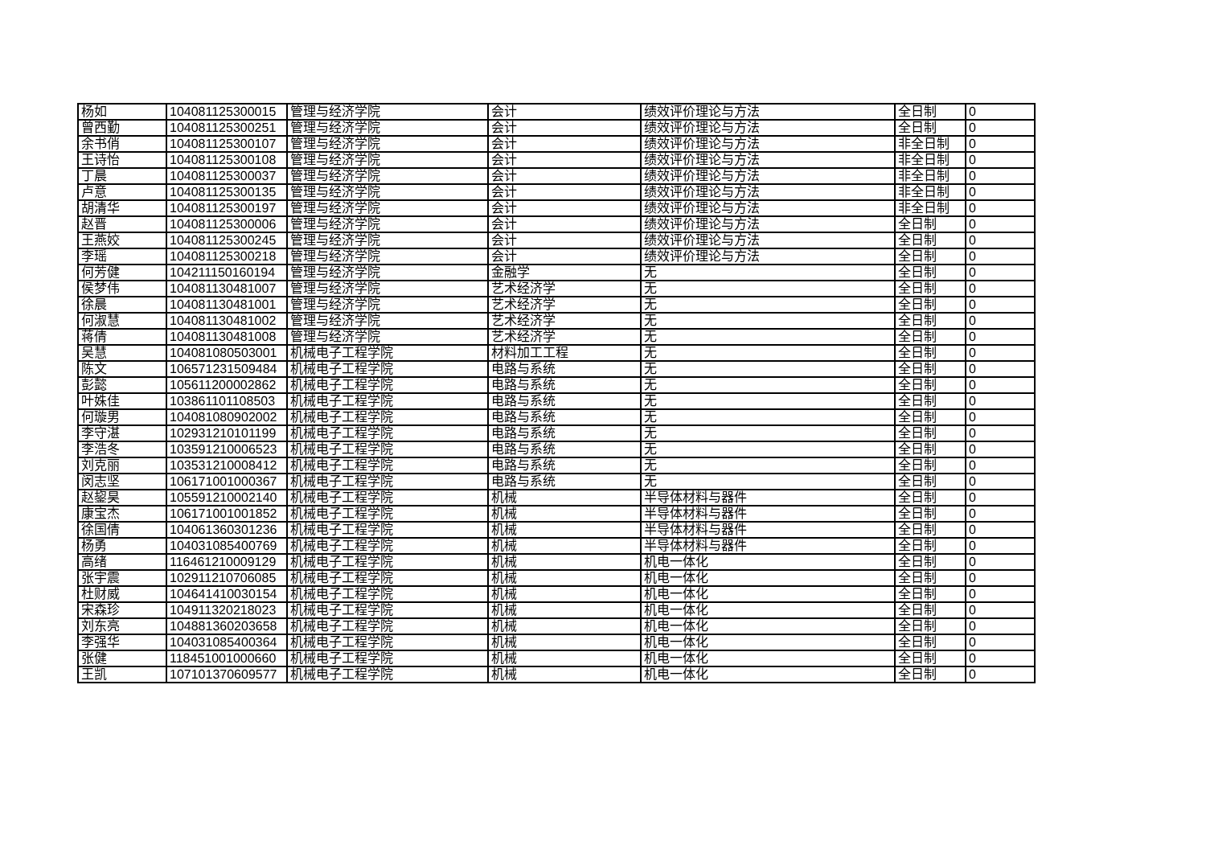| 杨如 | 104081125300015 | 管理与经济学院 | 会计 | 绩效评价理论与方法 | 全日制 | 0 |
| 曾西勤 | 104081125300251 | 管理与经济学院 | 会计 | 绩效评价理论与方法 | 全日制 | 0 |
| 余书俏 | 104081125300107 | 管理与经济学院 | 会计 | 绩效评价理论与方法 | 非全日制 | 0 |
| 王诗怡 | 104081125300108 | 管理与经济学院 | 会计 | 绩效评价理论与方法 | 非全日制 | 0 |
| 丁晨 | 104081125300037 | 管理与经济学院 | 会计 | 绩效评价理论与方法 | 非全日制 | 0 |
| 卢意 | 104081125300135 | 管理与经济学院 | 会计 | 绩效评价理论与方法 | 非全日制 | 0 |
| 胡清华 | 104081125300197 | 管理与经济学院 | 会计 | 绩效评价理论与方法 | 非全日制 | 0 |
| 赵晋 | 104081125300006 | 管理与经济学院 | 会计 | 绩效评价理论与方法 | 全日制 | 0 |
| 王燕姣 | 104081125300245 | 管理与经济学院 | 会计 | 绩效评价理论与方法 | 全日制 | 0 |
| 李瑶 | 104081125300218 | 管理与经济学院 | 会计 | 绩效评价理论与方法 | 全日制 | 0 |
| 何芳健 | 104211150160194 | 管理与经济学院 | 金融学 | 无 | 全日制 | 0 |
| 侯梦伟 | 104081130481007 | 管理与经济学院 | 艺术经济学 | 无 | 全日制 | 0 |
| 徐晨 | 104081130481001 | 管理与经济学院 | 艺术经济学 | 无 | 全日制 | 0 |
| 何淑慧 | 104081130481002 | 管理与经济学院 | 艺术经济学 | 无 | 全日制 | 0 |
| 蒋倩 | 104081130481008 | 管理与经济学院 | 艺术经济学 | 无 | 全日制 | 0 |
| 吴慧 | 104081080503001 | 机械电子工程学院 | 材料加工工程 | 无 | 全日制 | 0 |
| 陈文 | 106571231509484 | 机械电子工程学院 | 电路与系统 | 无 | 全日制 | 0 |
| 彭懿 | 105611200002862 | 机械电子工程学院 | 电路与系统 | 无 | 全日制 | 0 |
| 叶姝佳 | 103861101108503 | 机械电子工程学院 | 电路与系统 | 无 | 全日制 | 0 |
| 何璇男 | 104081080902002 | 机械电子工程学院 | 电路与系统 | 无 | 全日制 | 0 |
| 李守湛 | 102931210101199 | 机械电子工程学院 | 电路与系统 | 无 | 全日制 | 0 |
| 李浩冬 | 103591210006523 | 机械电子工程学院 | 电路与系统 | 无 | 全日制 | 0 |
| 刘克丽 | 103531210008412 | 机械电子工程学院 | 电路与系统 | 无 | 全日制 | 0 |
| 闵志坚 | 106171001000367 | 机械电子工程学院 | 电路与系统 | 无 | 全日制 | 0 |
| 赵鋆昊 | 105591210002140 | 机械电子工程学院 | 机械 | 半导体材料与器件 | 全日制 | 0 |
| 康宝杰 | 106171001001852 | 机械电子工程学院 | 机械 | 半导体材料与器件 | 全日制 | 0 |
| 徐国倩 | 104061360301236 | 机械电子工程学院 | 机械 | 半导体材料与器件 | 全日制 | 0 |
| 杨勇 | 104031085400769 | 机械电子工程学院 | 机械 | 半导体材料与器件 | 全日制 | 0 |
| 高绪 | 116461210009129 | 机械电子工程学院 | 机械 | 机电一体化 | 全日制 | 0 |
| 张宇震 | 102911210706085 | 机械电子工程学院 | 机械 | 机电一体化 | 全日制 | 0 |
| 杜财威 | 104641410030154 | 机械电子工程学院 | 机械 | 机电一体化 | 全日制 | 0 |
| 宋森珍 | 104911320218023 | 机械电子工程学院 | 机械 | 机电一体化 | 全日制 | 0 |
| 刘东亮 | 104881360203658 | 机械电子工程学院 | 机械 | 机电一体化 | 全日制 | 0 |
| 李强华 | 104031085400364 | 机械电子工程学院 | 机械 | 机电一体化 | 全日制 | 0 |
| 张健 | 118451001000660 | 机械电子工程学院 | 机械 | 机电一体化 | 全日制 | 0 |
| 王凯 | 107101370609577 | 机械电子工程学院 | 机械 | 机电一体化 | 全日制 | 0 |